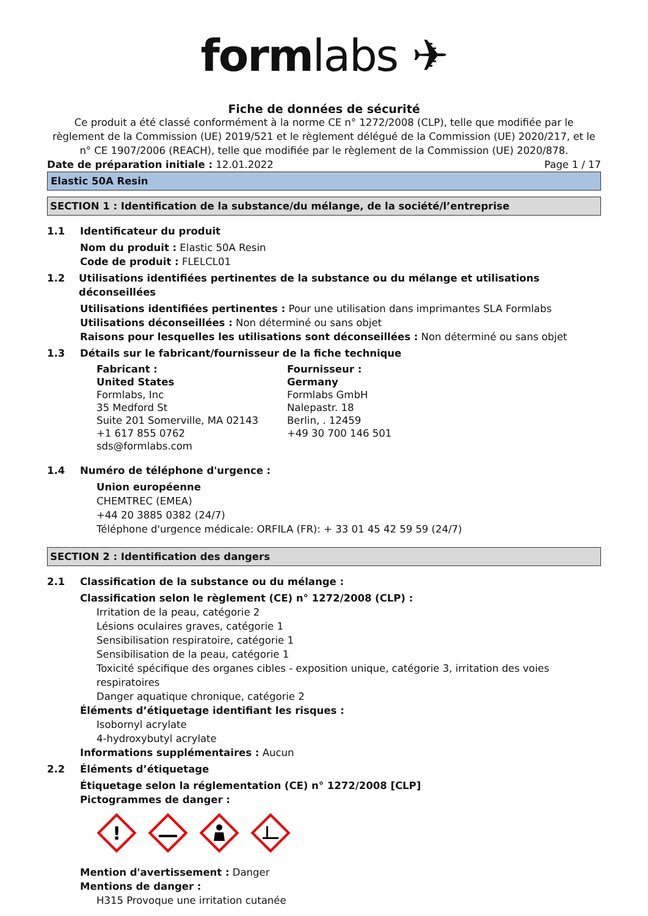formlabs ✈
Fiche de données de sécurité
Ce produit a été classé conformément à la norme CE n° 1272/2008 (CLP), telle que modifiée par le règlement de la Commission (UE) 2019/521 et le règlement délégué de la Commission (UE) 2020/217, et le n° CE 1907/2006 (REACH), telle que modifiée par le règlement de la Commission (UE) 2020/878.
Date de préparation initiale : 12.01.2022 Page 1 / 17
Elastic 50A Resin
SECTION 1 : Identification de la substance/du mélange, de la société/l’entreprise
1.1 Identificateur du produit
Nom du produit : Elastic 50A Resin
Code de produit : FLELCL01
1.2 Utilisations identifiées pertinentes de la substance ou du mélange et utilisations déconseillées
Utilisations identifiées pertinentes : Pour une utilisation dans imprimantes SLA Formlabs
Utilisations déconseillées : Non déterminé ou sans objet
Raisons pour lesquelles les utilisations sont déconseillées : Non déterminé ou sans objet
1.3 Détails sur le fabricant/fournisseur de la fiche technique
Fabricant :
United States
Formlabs, Inc
35 Medford St
Suite 201 Somerville, MA 02143
+1 617 855 0762
sds@formlabs.com
Fournisseur :
Germany
Formlabs GmbH
Nalepastr. 18
Berlin, . 12459
+49 30 700 146 501
1.4 Numéro de téléphone d'urgence :
Union européenne
CHEMTREC (EMEA)
+44 20 3885 0382 (24/7)
Téléphone d'urgence médicale: ORFILA (FR): + 33 01 45 42 59 59 (24/7)
SECTION 2 : Identification des dangers
2.1 Classification de la substance ou du mélange :
Classification selon le règlement (CE) n° 1272/2008 (CLP) :
Irritation de la peau, catégorie 2
Lésions oculaires graves, catégorie 1
Sensibilisation respiratoire, catégorie 1
Sensibilisation de la peau, catégorie 1
Toxicité spécifique des organes cibles - exposition unique, catégorie 3, irritation des voies respiratoires
Danger aquatique chronique, catégorie 2
Éléments d’étiquetage identifiant les risques :
Isobornyl acrylate
4-hydroxybutyl acrylate
Informations supplémentaires : Aucun
2.2 Éléments d’étiquetage
Étiquetage selon la réglementation (CE) n° 1272/2008 [CLP]
Pictogrammes de danger :
!
Mention d'avertissement : Danger
Mentions de danger :
H315 Provoque une irritation cutanée